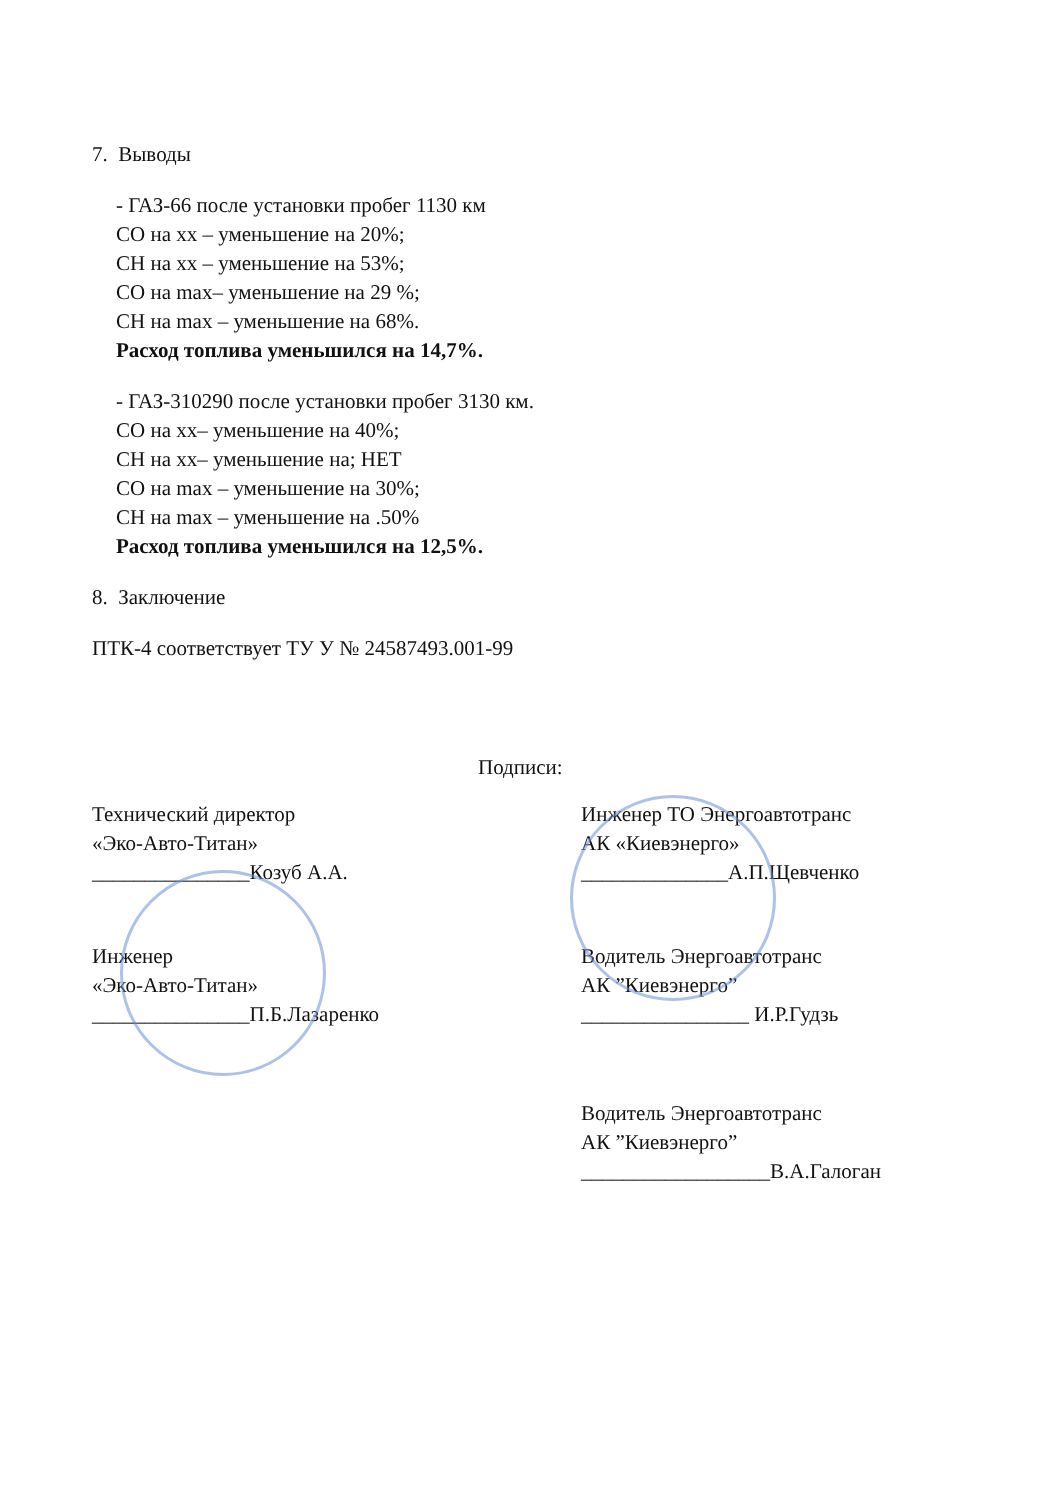7. Выводы
- ГАЗ-66 после установки пробег 1130 км
СО на хх – уменьшение на 20%;
СН на хх – уменьшение на 53%;
СО на max– уменьшение на 29 %;
СН на max – уменьшение на 68%.
Расход топлива уменьшился на 14,7%.
- ГАЗ-310290 после установки пробег 3130 км.
СО на хх– уменьшение на 40%;
СН на хх– уменьшение на; НЕТ
СО на max – уменьшение на 30%;
СН на max – уменьшение на .50%
Расход топлива уменьшился на 12,5%.
8. Заключение
ПТК-4 соответствует ТУ У № 24587493.001-99
Подписи:
Технический директор
«Эко-Авто-Титан»
_______________Козуб А.А.
Инженер
«Эко-Авто-Титан»
_______________П.Б.Лазаренко
Инженер ТО Энергоавтотранс
АК «Киевэнерго»
______________А.П.Щевченко
Водитель Энергоавтотранс
АК ”Киевэнерго”
________________ И.Р.Гудзь
Водитель Энергоавтотранс
АК ”Киевэнерго”
__________________В.А.Галоган